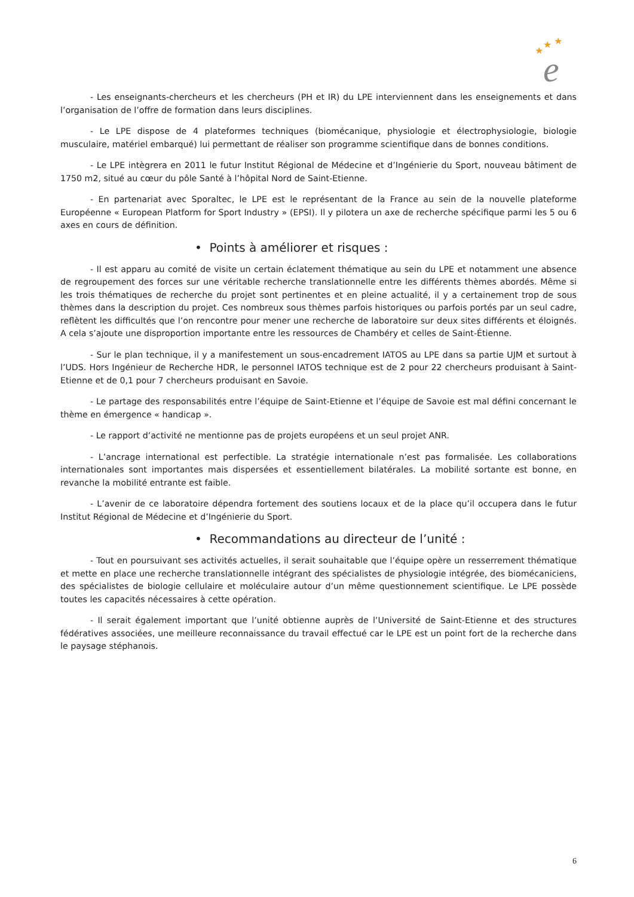★
★
★
e
- Les enseignants-chercheurs et les chercheurs (PH et IR) du LPE interviennent dans les enseignements et dans l’organisation de l’offre de formation dans leurs disciplines.
- Le LPE dispose de 4 plateformes techniques (biomécanique, physiologie et électrophysiologie, biologie musculaire, matériel embarqué) lui permettant de réaliser son programme scientifique dans de bonnes conditions.
- Le LPE intègrera en 2011 le futur Institut Régional de Médecine et d’Ingénierie du Sport, nouveau bâtiment de 1750 m2, situé au cœur du pôle Santé à l’hôpital Nord de Saint-Etienne.
- En partenariat avec Sporaltec, le LPE est le représentant de la France au sein de la nouvelle plateforme Européenne « European Platform for Sport Industry » (EPSI). Il y pilotera un axe de recherche spécifique parmi les 5 ou 6 axes en cours de définition.
• Points à améliorer et risques :
- Il est apparu au comité de visite un certain éclatement thématique au sein du LPE et notamment une absence de regroupement des forces sur une véritable recherche translationnelle entre les différents thèmes abordés. Même si les trois thématiques de recherche du projet sont pertinentes et en pleine actualité, il y a certainement trop de sous thèmes dans la description du projet. Ces nombreux sous thèmes parfois historiques ou parfois portés par un seul cadre, reflètent les difficultés que l’on rencontre pour mener une recherche de laboratoire sur deux sites différents et éloignés. A cela s’ajoute une disproportion importante entre les ressources de Chambéry et celles de Saint-Étienne.
- Sur le plan technique, il y a manifestement un sous-encadrement IATOS au LPE dans sa partie UJM et surtout à l’UDS. Hors Ingénieur de Recherche HDR, le personnel IATOS technique est de 2 pour 22 chercheurs produisant à Saint-Etienne et de 0,1 pour 7 chercheurs produisant en Savoie.
- Le partage des responsabilités entre l’équipe de Saint-Etienne et l’équipe de Savoie est mal défini concernant le thème en émergence « handicap ».
- Le rapport d’activité ne mentionne pas de projets européens et un seul projet ANR.
- L’ancrage international est perfectible. La stratégie internationale n’est pas formalisée. Les collaborations internationales sont importantes mais dispersées et essentiellement bilatérales. La mobilité sortante est bonne, en revanche la mobilité entrante est faible.
- L’avenir de ce laboratoire dépendra fortement des soutiens locaux et de la place qu’il occupera dans le futur Institut Régional de Médecine et d’Ingénierie du Sport.
• Recommandations au directeur de l’unité :
- Tout en poursuivant ses activités actuelles, il serait souhaitable que l’équipe opère un resserrement thématique et mette en place une recherche translationnelle intégrant des spécialistes de physiologie intégrée, des biomécaniciens, des spécialistes de biologie cellulaire et moléculaire autour d’un même questionnement scientifique. Le LPE possède toutes les capacités nécessaires à cette opération.
- Il serait également important que l’unité obtienne auprès de l’Université de Saint-Etienne et des structures fédératives associées, une meilleure reconnaissance du travail effectué car le LPE est un point fort de la recherche dans le paysage stéphanois.
6